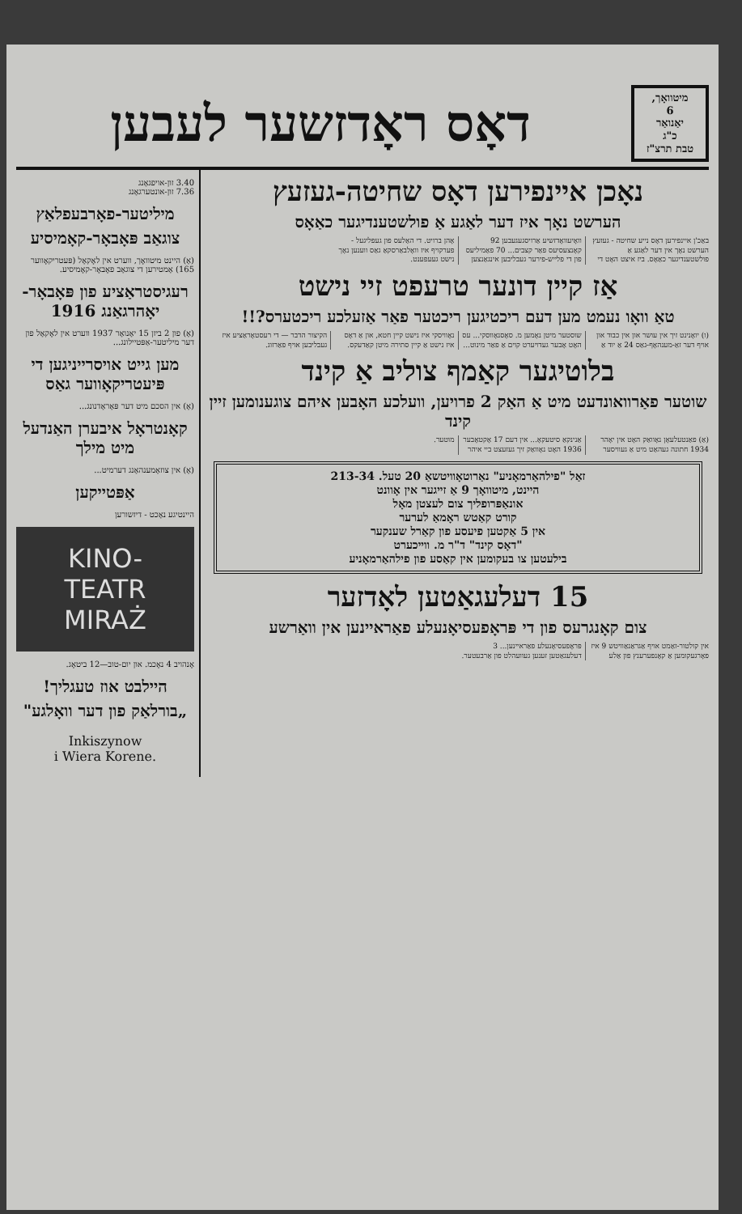מיטוואָך,
6
יאַנואַר
כ"ג
טבת תרצ"ז
דאָס ראָדזשער לעבען
נאָכן איינפירען דאָס שחיטה-געזעץ
הערשט נאָך איז דער לאַגע אַ פולשטענדיגער כאַאָס
באַכ'ן איינפירען דאָס נייע שחיטה - געזעץ הערשט נאָך אין דער לאַגע אַ פולשטענדיגער כאַאָס. ביז איצט האָט די וואָיעוואָדזשיע אַרויסגעגעבען 92 קאָנצעסיעס פאַר קצבים... 70 פאַמיליעס פון די פלייש-פירער געבליבען אינגאַנצען אָהן ברויט. די האַלעס פון געפליגעל - פערקויף איז וואָלבאַרסקאַ גאַס ווענען נאָך נישט געעפענט.
אַז קיין דונער טרעפט זיי נישט
טאַ וואָו נעמט מען דעם ריכטיגען ריכטער פאַר אַזעלכע ריכטערס?!!
(ו) יואָנינט זיך אין עושר און אין כבוד און אויף דער זאַ-מענהאָף-גאַס 24 אַ יוד אַ שוסטער מיטן נאָמען מ. סאָסנאָווסקי... עס האָט אָבער געדויערט קוים אַ פאַר מינוט... נאָוויסקי איז נישט קיין חטא, און אַ דאָס איז נישט אַ קיין סתירה מיטן קאַדעקס. הקיצור הדבר — די רעסטאָראַציע איז געבליבען אויף פאַרזוג.
בלוטיגער קאַמף צוליב אַ קינד
שוטער פאַרוואונדעט מיט אַ האַק 2 פרויען, וועלכע האָבען איהם צוגענומען זיין קינד
(אַ) פאַנטעלעאָן נאָוואַק האָט אין יאָהר 1934 חתונה געהאַט מיט אַ געוויסער אַנינקאַ סיטעקאָ... אין דעם 17 אָקטאָבער 1936 האָט נאָוואַק זיך געזעצט ביי איהר מוטער.
זאַל "פילהאַרמאָניע" נאַרוטאָוויטשאַ 20 טעל. 213-34
היינט, מיטוואָך 9 אַ זייגער אין אָוונט
אונאַפּרופליך צום לעצטן מאָל
קורט קאַטש ראָמאַ לערער
אין 5 אַקטען פיעסע פון קאַרל שענקער
"דאָס קינד" ד"ר מ. ווייכערט
בילעטען צו בעקומען אין קאַסע פון פילהאַרמאָניע
15 דעלעגאַטען לאָדזער
צום קאָנגרעס פון די פּראָפעסיאָנעלע פאַראיינען אין וואַרשע
אין קולטור-זאַמט אויף אַגראַנאַוויטש 9 איז פאָרגעקומען אַ קאָנפערענץ פון אַלע פּראָפעסיאָנעלע פאַראיינען... 3 דעלעגאַטען זענען געוועהלט פון אַרבעטער.
3.40 זון-אויפגאַנג
7.36 זון-אונטערגאַנג
מיליטער-פאָרבעפלאַץ
צוגאַב פּאָבאָר-קאָמיסיע
(אַ) היינט מיטוואָך, ווערט אין לאָקאַל (פּעטריקאָווער 165) אַמטירען די צוגאַב פאָבאָר-קאָמיסיע.
רעגיסטראַציע פון פּאָבאָר-יאָהרגאַנג 1916
(אַ) פון 2 ביזן 15 יאַנואַר 1937 ווערט אין לאָקאַל פון דער מיליטער-אַפּטיילונג...
מען גייט אויסרייניגען די פּיעטריקאָווער גאַס
(אַ) אין הסכם מיט דער פּאַראַדנונג...
קאָנטראָל איבערן האַנדעל מיט מילך
(אַ) אין צוזאַמענהאַנג דערמיט...
אַפּטייקען
היינטיגע נאַכט - דיזשורען
KINO-TEATR
MIRAŻ
אָנהויב 4 נאָכמ. און יום-טוב—12 ביטאָג.
היילבט אוז טעגליך!
„בורלאַק פון דער וואָלגע"
Inkiszynow
i Wiera Korene.